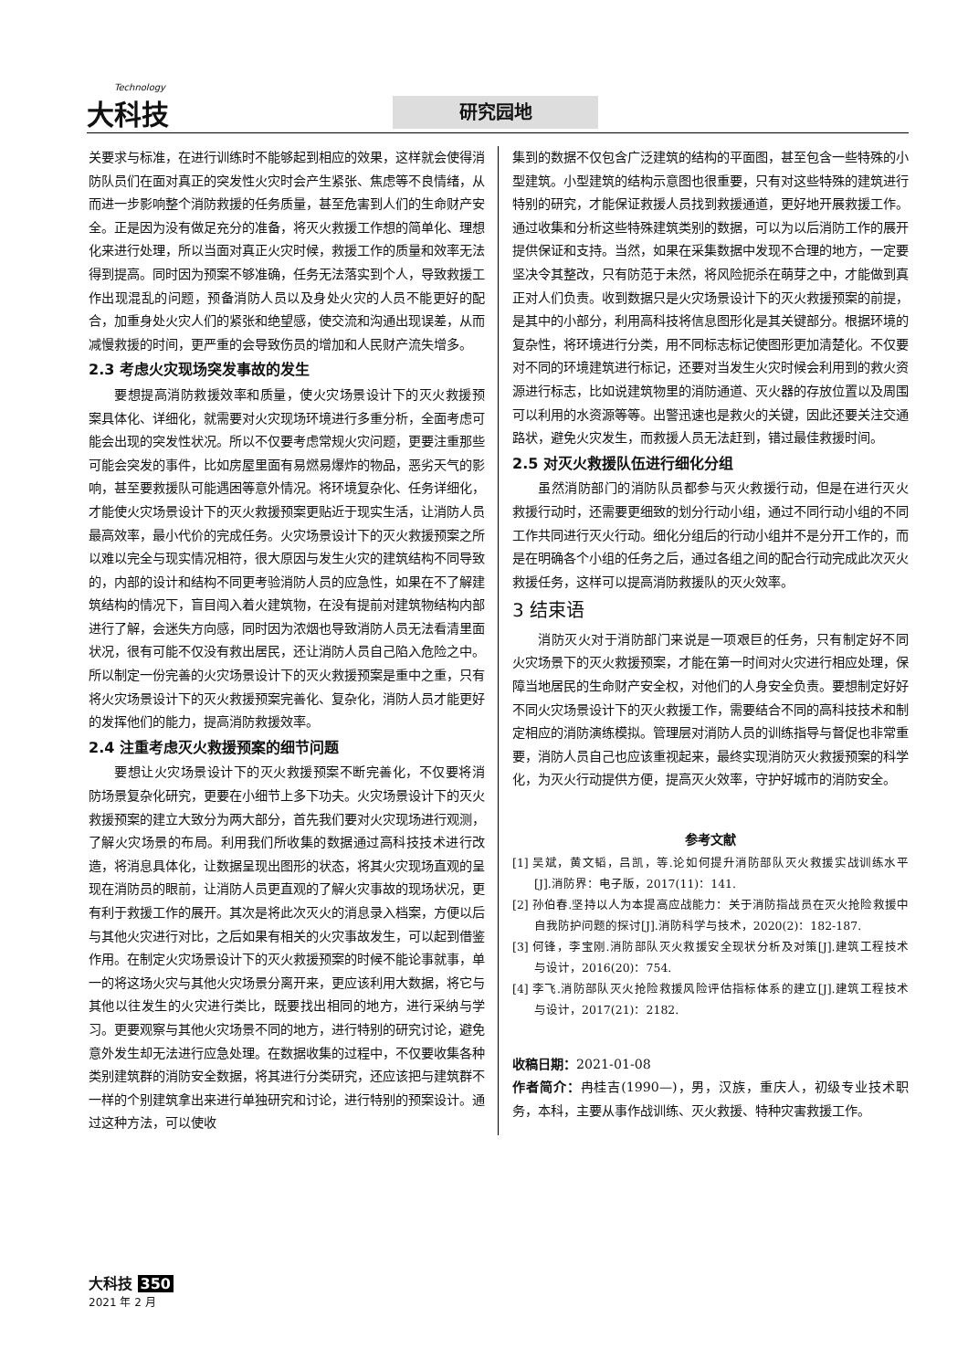Technology
大科技
研究园地
关要求与标准，在进行训练时不能够起到相应的效果，这样就会使得消防队员们在面对真正的突发性火灾时会产生紧张、焦虑等不良情绪，从而进一步影响整个消防救援的任务质量，甚至危害到人们的生命财产安全。正是因为没有做足充分的准备，将灭火救援工作想的简单化、理想化来进行处理，所以当面对真正火灾时候，救援工作的质量和效率无法得到提高。同时因为预案不够准确，任务无法落实到个人，导致救援工作出现混乱的问题，预备消防人员以及身处火灾的人员不能更好的配合，加重身处火灾人们的紧张和绝望感，使交流和沟通出现误差，从而减慢救援的时间，更严重的会导致伤员的增加和人民财产流失增多。
2.3 考虑火灾现场突发事故的发生
要想提高消防救援效率和质量，使火灾场景设计下的灭火救援预案具体化、详细化，就需要对火灾现场环境进行多重分析，全面考虑可能会出现的突发性状况。所以不仅要考虑常规火灾问题，更要注重那些可能会突发的事件，比如房屋里面有易燃易爆炸的物品，恶劣天气的影响，甚至要救援队可能遇困等意外情况。将环境复杂化、任务详细化，才能使火灾场景设计下的灭火救援预案更贴近于现实生活，让消防人员最高效率，最小代价的完成任务。火灾场景设计下的灭火救援预案之所以难以完全与现实情况相符，很大原因与发生火灾的建筑结构不同导致的，内部的设计和结构不同更考验消防人员的应急性，如果在不了解建筑结构的情况下，盲目闯入着火建筑物，在没有提前对建筑物结构内部进行了解，会迷失方向感，同时因为浓烟也导致消防人员无法看清里面状况，很有可能不仅没有救出居民，还让消防人员自己陷入危险之中。所以制定一份完善的火灾场景设计下的灭火救援预案是重中之重，只有将火灾场景设计下的灭火救援预案完善化、复杂化，消防人员才能更好的发挥他们的能力，提高消防救援效率。
2.4 注重考虑灭火救援预案的细节问题
要想让火灾场景设计下的灭火救援预案不断完善化，不仅要将消防场景复杂化研究，更要在小细节上多下功夫。火灾场景设计下的灭火救援预案的建立大致分为两大部分，首先我们要对火灾现场进行观测，了解火灾场景的布局。利用我们所收集的数据通过高科技技术进行改造，将消息具体化，让数据呈现出图形的状态，将其火灾现场直观的呈现在消防员的眼前，让消防人员更直观的了解火灾事故的现场状况，更有利于救援工作的展开。其次是将此次灭火的消息录入档案，方便以后与其他火灾进行对比，之后如果有相关的火灾事故发生，可以起到借鉴作用。在制定火灾场景设计下的灭火救援预案的时候不能论事就事，单一的将这场火灾与其他火灾场景分离开来，更应该利用大数据，将它与其他以往发生的火灾进行类比，既要找出相同的地方，进行采纳与学习。更要观察与其他火灾场景不同的地方，进行特别的研究讨论，避免意外发生却无法进行应急处理。在数据收集的过程中，不仅要收集各种类别建筑群的消防安全数据，将其进行分类研究，还应该把与建筑群不一样的个别建筑拿出来进行单独研究和讨论，进行特别的预案设计。通过这种方法，可以使收
集到的数据不仅包含广泛建筑的结构的平面图，甚至包含一些特殊的小型建筑。小型建筑的结构示意图也很重要，只有对这些特殊的建筑进行特别的研究，才能保证救援人员找到救援通道，更好地开展救援工作。通过收集和分析这些特殊建筑类别的数据，可以为以后消防工作的展开提供保证和支持。当然，如果在采集数据中发现不合理的地方，一定要坚决令其整改，只有防范于未然，将风险扼杀在萌芽之中，才能做到真正对人们负责。收到数据只是火灾场景设计下的灭火救援预案的前提，是其中的小部分，利用高科技将信息图形化是其关键部分。根据环境的复杂性，将环境进行分类，用不同标志标记使图形更加清楚化。不仅要对不同的环境建筑进行标记，还要对当发生火灾时候会利用到的救火资源进行标志，比如说建筑物里的消防通道、灭火器的存放位置以及周围可以利用的水资源等等。出警迅速也是救火的关键，因此还要关注交通路状，避免火灾发生，而救援人员无法赶到，错过最佳救援时间。
2.5 对灭火救援队伍进行细化分组
虽然消防部门的消防队员都参与灭火救援行动，但是在进行灭火救援行动时，还需要更细致的划分行动小组，通过不同行动小组的不同工作共同进行灭火行动。细化分组后的行动小组并不是分开工作的，而是在明确各个小组的任务之后，通过各组之间的配合行动完成此次灭火救援任务，这样可以提高消防救援队的灭火效率。
3 结束语
消防灭火对于消防部门来说是一项艰巨的任务，只有制定好不同火灾场景下的灭火救援预案，才能在第一时间对火灾进行相应处理，保障当地居民的生命财产安全权，对他们的人身安全负责。要想制定好好不同火灾场景设计下的灭火救援工作，需要结合不同的高科技技术和制定相应的消防演练模拟。管理层对消防人员的训练指导与督促也非常重要，消防人员自己也应该重视起来，最终实现消防灭火救援预案的科学化，为灭火行动提供方便，提高灭火效率，守护好城市的消防安全。
参考文献
[1] 吴斌，黄文韬，吕凯，等.论如何提升消防部队灭火救援实战训练水平[J].消防界：电子版，2017(11)：141.
[2] 孙伯春.坚持以人为本提高应战能力：关于消防指战员在灭火抢险救援中自我防护问题的探讨[J].消防科学与技术，2020(2)：182-187.
[3] 何锋，李宝刚.消防部队灭火救援安全现状分析及对策[J].建筑工程技术与设计，2016(20)：754.
[4] 李飞.消防部队灭火抢险救援风险评估指标体系的建立[J].建筑工程技术与设计，2017(21)：2182.
收稿日期：2021-01-08
作者简介：冉桂吉(1990—)，男，汉族，重庆人，初级专业技术职务，本科，主要从事作战训练、灭火救援、特种灾害救援工作。
大科技 350
2021 年 2 月